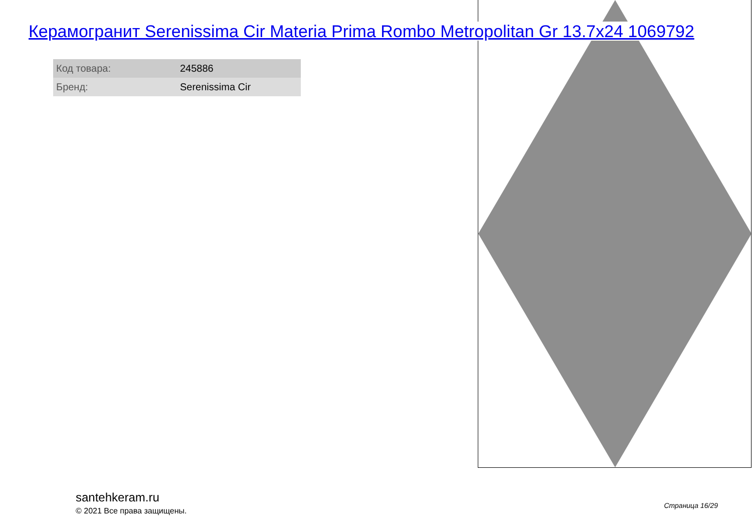Керамогранит Serenissima Cir Materia Prima Rombo Metropolitan Gr 13.7x24 1069792
| Код товара: | 245886 |
| Бренд: | Serenissima Cir |
santehkeram.ru
© 2021 Все права защищены.
Страница 16/29